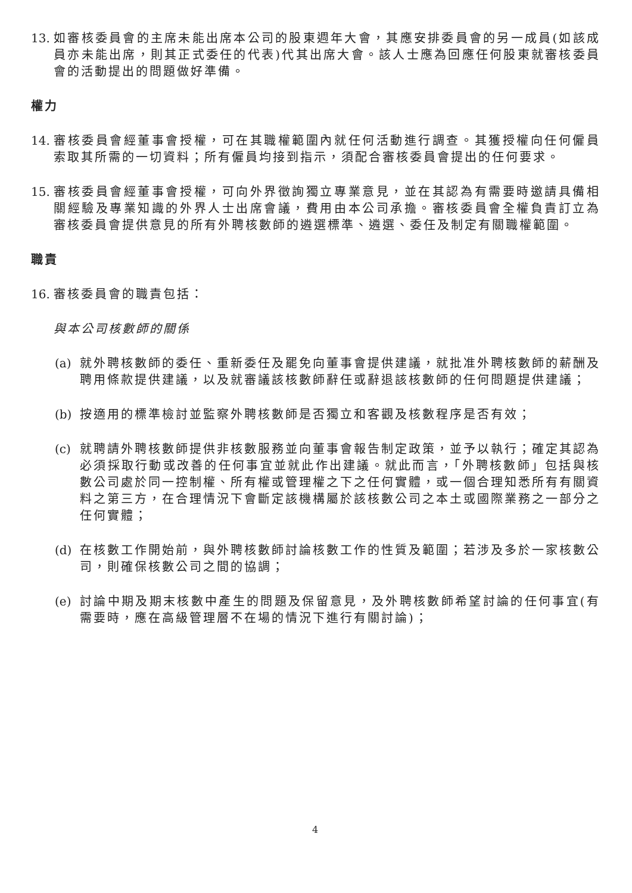13.
如審核委員會的主席未能出席本公司的股東週年大會，其應安排委員會的另一成員(如該成員亦未能出席，則其正式委任的代表)代其出席大會。該人士應為回應任何股東就審核委員會的活動提出的問題做好準備。
權力
14.
審核委員會經董事會授權，可在其職權範圍內就任何活動進行調查。其獲授權向任何僱員索取其所需的一切資料；所有僱員均接到指示，須配合審核委員會提出的任何要求。
15.
審核委員會經董事會授權，可向外界徵詢獨立專業意見，並在其認為有需要時邀請具備相關經驗及專業知識的外界人士出席會議，費用由本公司承擔。審核委員會全權負責訂立為審核委員會提供意見的所有外聘核數師的遴選標準、遴選、委任及制定有關職權範圍。
職責
16.
審核委員會的職責包括：
與本公司核數師的關係
(a)
就外聘核數師的委任、重新委任及罷免向董事會提供建議，就批准外聘核數師的薪酬及聘用條款提供建議，以及就審議該核數師辭任或辭退該核數師的任何問題提供建議；
(b)
按適用的標準檢討並監察外聘核數師是否獨立和客觀及核數程序是否有效；
(c)
就聘請外聘核數師提供非核數服務並向董事會報告制定政策，並予以執行；確定其認為必須採取行動或改善的任何事宜並就此作出建議。就此而言，「外聘核數師」包括與核數公司處於同一控制權、所有權或管理權之下之任何實體，或一個合理知悉所有有關資料之第三方，在合理情況下會斷定該機構屬於該核數公司之本土或國際業務之一部分之任何實體；
(d)
在核數工作開始前，與外聘核數師討論核數工作的性質及範圍；若涉及多於一家核數公司，則確保核數公司之間的協調；
(e)
討論中期及期末核數中產生的問題及保留意見，及外聘核數師希望討論的任何事宜(有需要時，應在高級管理層不在場的情況下進行有關討論)；
4